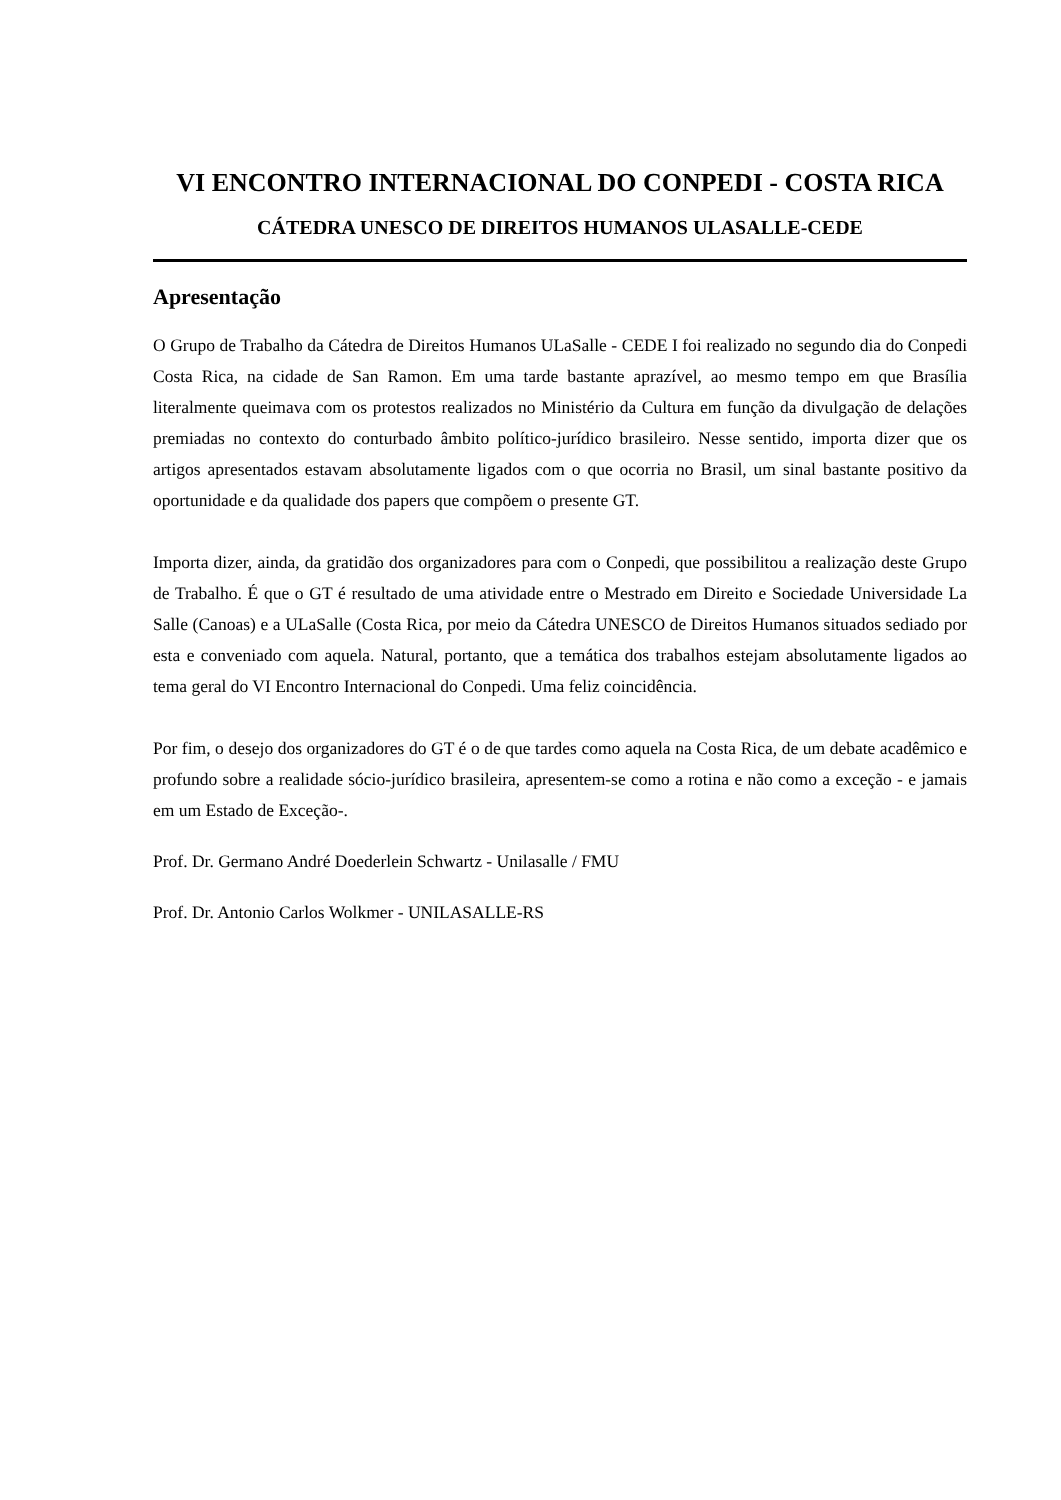VI ENCONTRO INTERNACIONAL DO CONPEDI - COSTA RICA
CÁTEDRA UNESCO DE DIREITOS HUMANOS ULASALLE-CEDE
Apresentação
O Grupo de Trabalho da Cátedra de Direitos Humanos ULaSalle - CEDE I foi realizado no segundo dia do Conpedi Costa Rica, na cidade de San Ramon. Em uma tarde bastante aprazível, ao mesmo tempo em que Brasília literalmente queimava com os protestos realizados no Ministério da Cultura em função da divulgação de delações premiadas no contexto do conturbado âmbito político-jurídico brasileiro. Nesse sentido, importa dizer que os artigos apresentados estavam absolutamente ligados com o que ocorria no Brasil, um sinal bastante positivo da oportunidade e da qualidade dos papers que compõem o presente GT.
Importa dizer, ainda, da gratidão dos organizadores para com o Conpedi, que possibilitou a realização deste Grupo de Trabalho. É que o GT é resultado de uma atividade entre o Mestrado em Direito e Sociedade Universidade La Salle (Canoas) e a ULaSalle (Costa Rica, por meio da Cátedra UNESCO de Direitos Humanos situados sediado por esta e conveniado com aquela. Natural, portanto, que a temática dos trabalhos estejam absolutamente ligados ao tema geral do VI Encontro Internacional do Conpedi. Uma feliz coincidência.
Por fim, o desejo dos organizadores do GT é o de que tardes como aquela na Costa Rica, de um debate acadêmico e profundo sobre a realidade sócio-jurídico brasileira, apresentem-se como a rotina e não como a exceção - e jamais em um Estado de Exceção-.
Prof. Dr. Germano André Doederlein Schwartz - Unilasalle / FMU
Prof. Dr. Antonio Carlos Wolkmer - UNILASALLE-RS